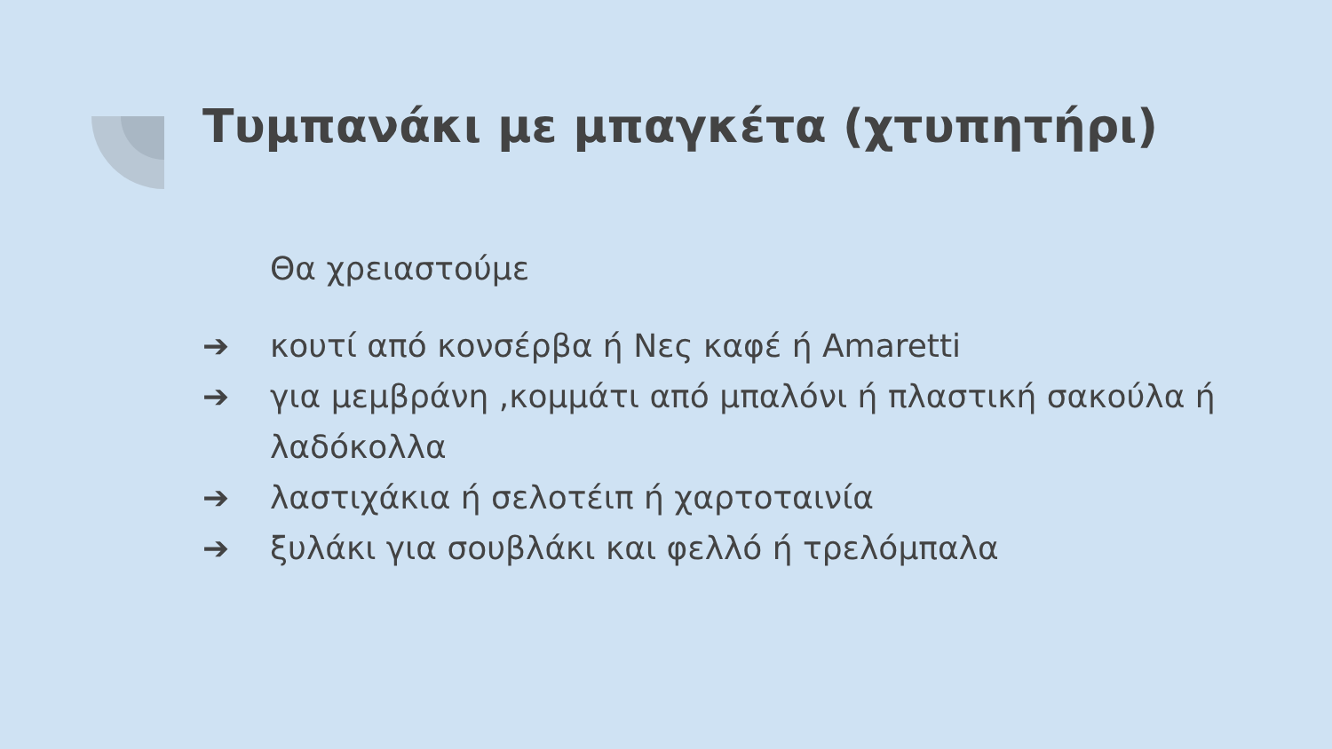Τυμπανάκι με μπαγκέτα (χτυπητήρι)
Θα χρειαστούμε
➔ κουτί από κονσέρβα ή Νες καφέ ή Amaretti
➔ για μεμβράνη ,κομμάτι από μπαλόνι ή πλαστική σακούλα ή λαδόκολλα
➔ λαστιχάκια ή σελοτέιπ ή χαρτοταινία
➔ ξυλάκι για σουβλάκι και φελλό ή τρελόμπαλα